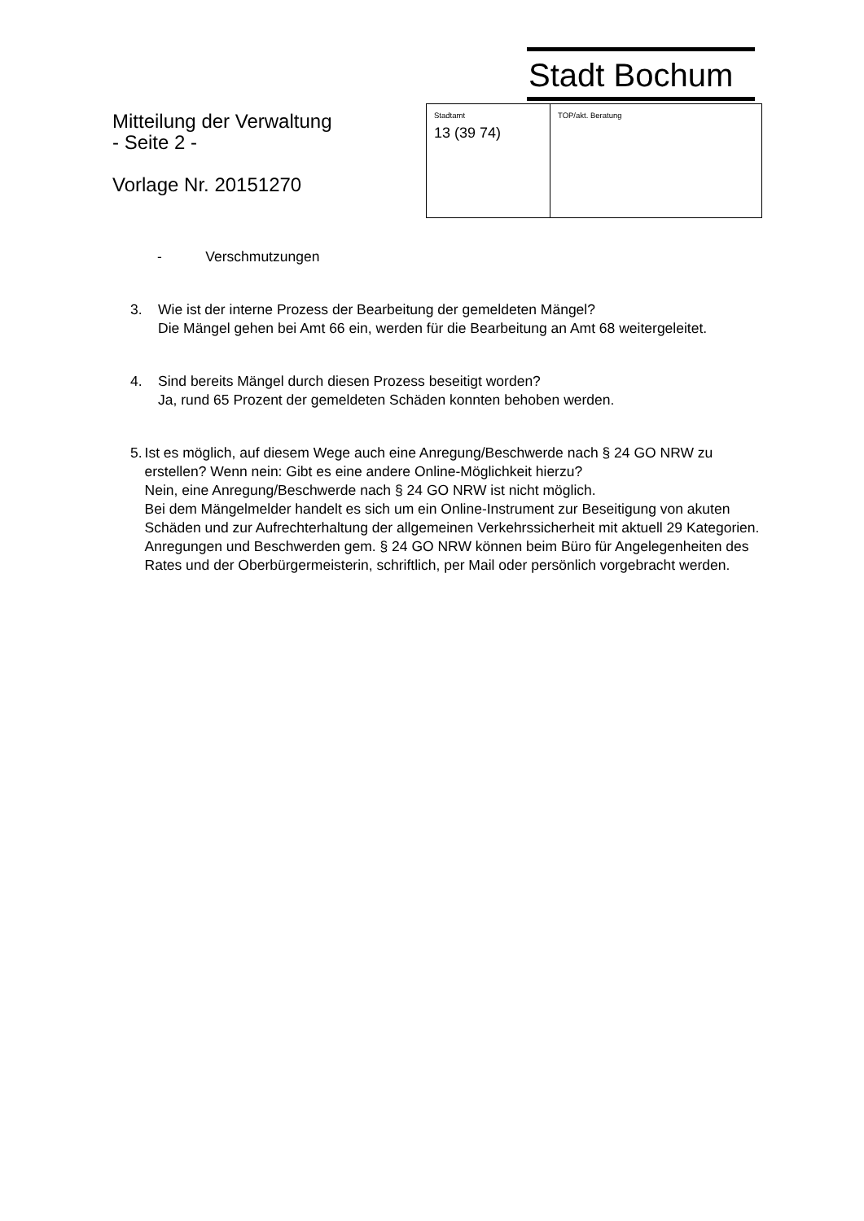Stadt Bochum
Mitteilung der Verwaltung
- Seite 2 -
Vorlage Nr. 20151270
| Stadtamt 13 (39 74) | TOP/akt. Beratung |
- Verschmutzungen
3. Wie ist der interne Prozess der Bearbeitung der gemeldeten Mängel?
Die Mängel gehen bei Amt 66 ein, werden für die Bearbeitung an Amt 68 weitergeleitet.
4. Sind bereits Mängel durch diesen Prozess beseitigt worden?
Ja, rund 65 Prozent der gemeldeten Schäden konnten behoben werden.
5. Ist es möglich, auf diesem Wege auch eine Anregung/Beschwerde nach § 24 GO NRW zu erstellen? Wenn nein: Gibt es eine andere Online-Möglichkeit hierzu?
Nein, eine Anregung/Beschwerde nach § 24 GO NRW ist nicht möglich.
Bei dem Mängelmelder handelt es sich um ein Online-Instrument zur Beseitigung von akuten Schäden und zur Aufrechterhaltung der allgemeinen Verkehrssicherheit mit aktuell 29 Kategorien.
Anregungen und Beschwerden gem. § 24 GO NRW können beim Büro für Angelegenheiten des Rates und der Oberbürgermeisterin, schriftlich, per Mail oder persönlich vorgebracht werden.